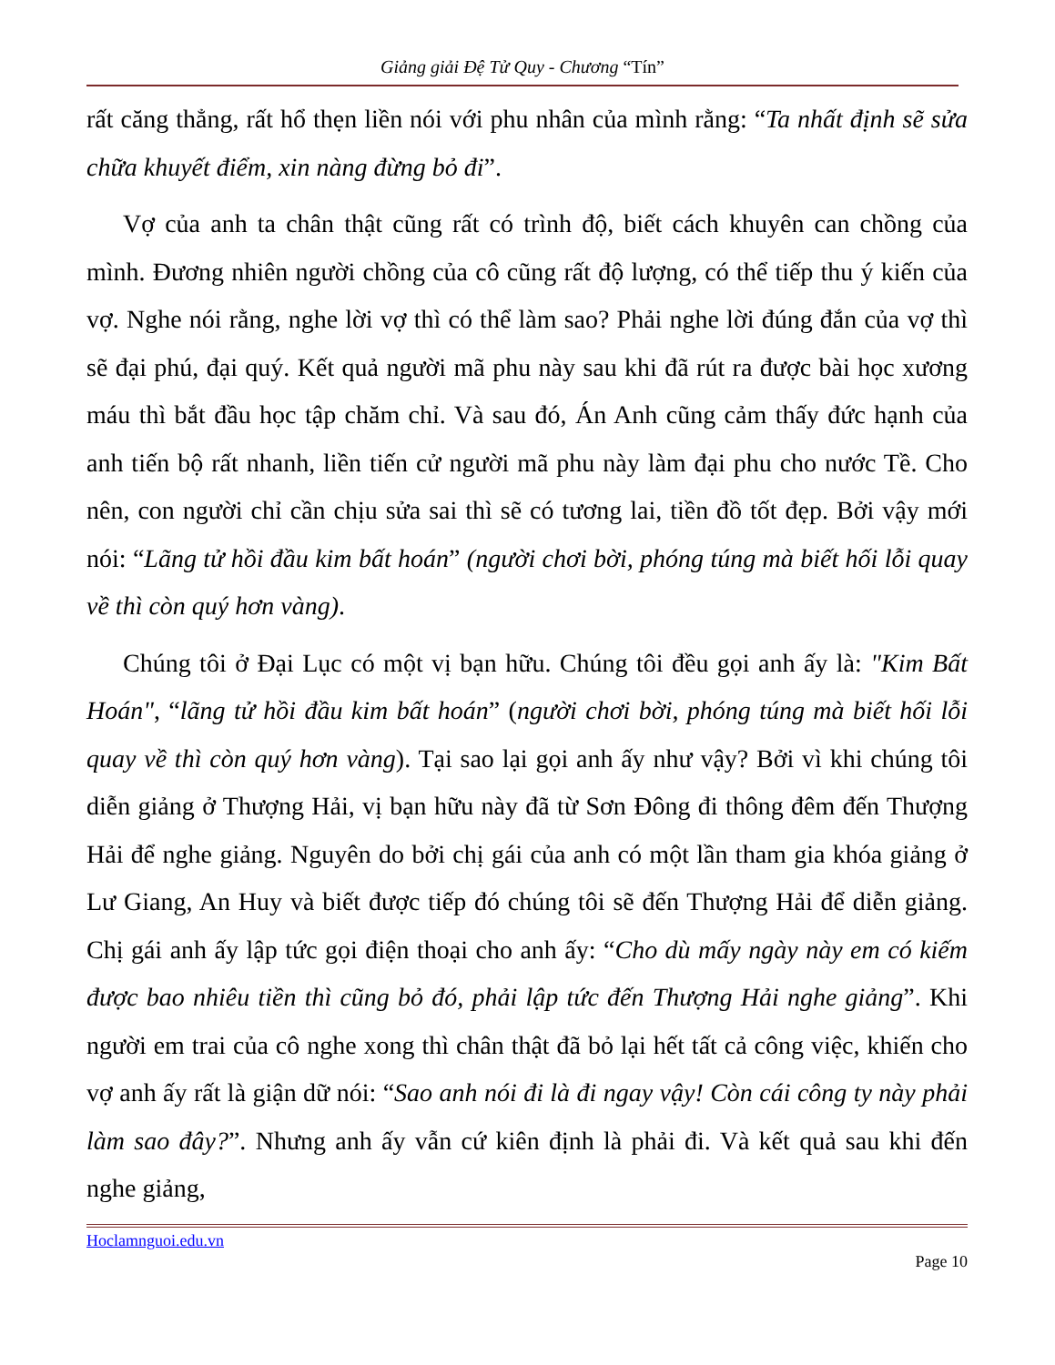Giảng giải Đệ Tử Quy - Chương “Tín”
rất căng thẳng, rất hổ thẹn liền nói với phu nhân của mình rằng: “Ta nhất định sẽ sửa chữa khuyết điểm, xin nàng đừng bỏ đi”.
Vợ của anh ta chân thật cũng rất có trình độ, biết cách khuyên can chồng của mình. Đương nhiên người chồng của cô cũng rất độ lượng, có thể tiếp thu ý kiến của vợ. Nghe nói rằng, nghe lời vợ thì có thể làm sao? Phải nghe lời đúng đắn của vợ thì sẽ đại phú, đại quý. Kết quả người mã phu này sau khi đã rút ra được bài học xương máu thì bắt đầu học tập chăm chỉ. Và sau đó, Án Anh cũng cảm thấy đức hạnh của anh tiến bộ rất nhanh, liền tiến cử người mã phu này làm đại phu cho nước Tề. Cho nên, con người chỉ cần chịu sửa sai thì sẽ có tương lai, tiền đồ tốt đẹp. Bởi vậy mới nói: “Lãng tử hồi đầu kim bất hoán” (người chơi bời, phóng túng mà biết hối lỗi quay về thì còn quý hơn vàng).
Chúng tôi ở Đại Lục có một vị bạn hữu. Chúng tôi đều gọi anh ấy là: "Kim Bất Hoán", “lãng tử hồi đầu kim bất hoán” (người chơi bời, phóng túng mà biết hối lỗi quay về thì còn quý hơn vàng). Tại sao lại gọi anh ấy như vậy? Bởi vì khi chúng tôi diễn giảng ở Thượng Hải, vị bạn hữu này đã từ Sơn Đông đi thông đêm đến Thượng Hải để nghe giảng. Nguyên do bởi chị gái của anh có một lần tham gia khóa giảng ở Lư Giang, An Huy và biết được tiếp đó chúng tôi sẽ đến Thượng Hải để diễn giảng. Chị gái anh ấy lập tức gọi điện thoại cho anh ấy: “Cho dù mấy ngày này em có kiếm được bao nhiêu tiền thì cũng bỏ đó, phải lập tức đến Thượng Hải nghe giảng”. Khi người em trai của cô nghe xong thì chân thật đã bỏ lại hết tất cả công việc, khiến cho vợ anh ấy rất là giận dữ nói: “Sao anh nói đi là đi ngay vậy! Còn cái công ty này phải làm sao đây?”. Nhưng anh ấy vẫn cứ kiên định là phải đi. Và kết quả sau khi đến nghe giảng,
Hoclamnguoi.edu.vn
Page 10